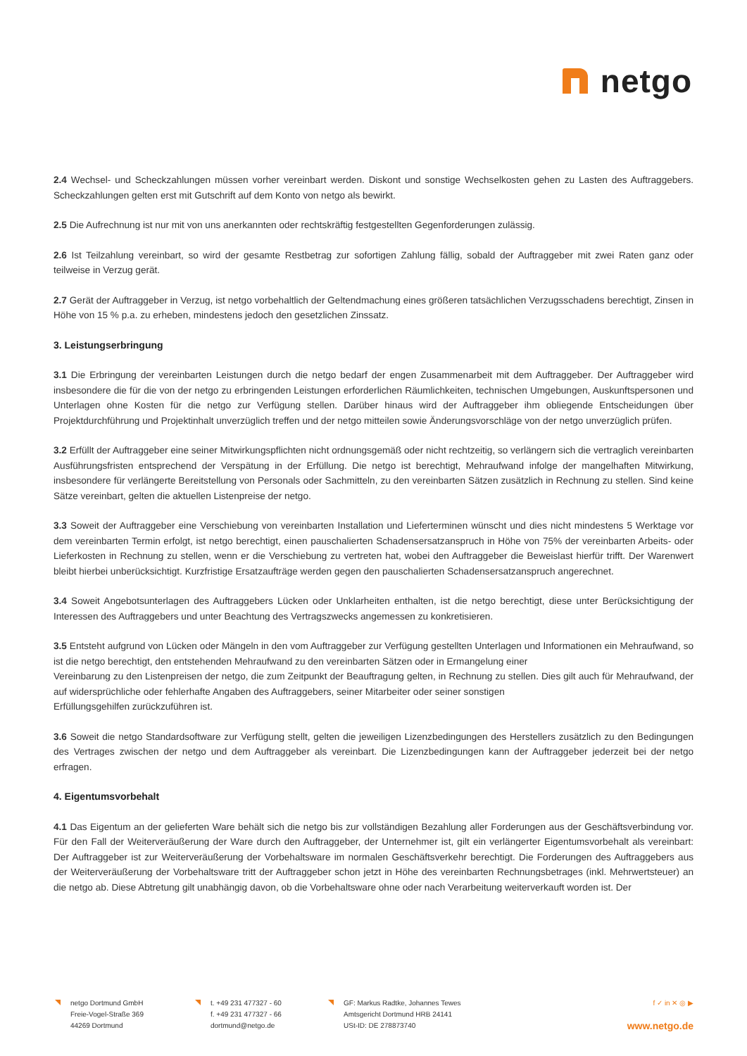netgo
2.4 Wechsel- und Scheckzahlungen müssen vorher vereinbart werden. Diskont und sonstige Wechselkosten gehen zu Lasten des Auftraggebers. Scheckzahlungen gelten erst mit Gutschrift auf dem Konto von netgo als bewirkt.
2.5 Die Aufrechnung ist nur mit von uns anerkannten oder rechtskräftig festgestellten Gegenforderungen zulässig.
2.6 Ist Teilzahlung vereinbart, so wird der gesamte Restbetrag zur sofortigen Zahlung fällig, sobald der Auftraggeber mit zwei Raten ganz oder teilweise in Verzug gerät.
2.7 Gerät der Auftraggeber in Verzug, ist netgo vorbehaltlich der Geltendmachung eines größeren tatsächlichen Verzugsschadens berechtigt, Zinsen in Höhe von 15 % p.a. zu erheben, mindestens jedoch den gesetzlichen Zinssatz.
3. Leistungserbringung
3.1 Die Erbringung der vereinbarten Leistungen durch die netgo bedarf der engen Zusammenarbeit mit dem Auftraggeber. Der Auftraggeber wird insbesondere die für die von der netgo zu erbringenden Leistungen erforderlichen Räumlichkeiten, technischen Umgebungen, Auskunftspersonen und Unterlagen ohne Kosten für die netgo zur Verfügung stellen. Darüber hinaus wird der Auftraggeber ihm obliegende Entscheidungen über Projektdurchführung und Projektinhalt unverzüglich treffen und der netgo mitteilen sowie Änderungsvorschläge von der netgo unverzüglich prüfen.
3.2 Erfüllt der Auftraggeber eine seiner Mitwirkungspflichten nicht ordnungsgemäß oder nicht rechtzeitig, so verlängern sich die vertraglich vereinbarten Ausführungsfristen entsprechend der Verspätung in der Erfüllung. Die netgo ist berechtigt, Mehraufwand infolge der mangelhaften Mitwirkung, insbesondere für verlängerte Bereitstellung von Personals oder Sachmitteln, zu den vereinbarten Sätzen zusätzlich in Rechnung zu stellen. Sind keine Sätze vereinbart, gelten die aktuellen Listenpreise der netgo.
3.3 Soweit der Auftraggeber eine Verschiebung von vereinbarten Installation und Lieferterminen wünscht und dies nicht mindestens 5 Werktage vor dem vereinbarten Termin erfolgt, ist netgo berechtigt, einen pauschalierten Schadensersatzanspruch in Höhe von 75% der vereinbarten Arbeits- oder Lieferkosten in Rechnung zu stellen, wenn er die Verschiebung zu vertreten hat, wobei den Auftraggeber die Beweislast hierfür trifft. Der Warenwert bleibt hierbei unberücksichtigt. Kurzfristige Ersatzaufträge werden gegen den pauschalierten Schadensersatzanspruch angerechnet.
3.4 Soweit Angebotsunterlagen des Auftraggebers Lücken oder Unklarheiten enthalten, ist die netgo berechtigt, diese unter Berücksichtigung der Interessen des Auftraggebers und unter Beachtung des Vertragszwecks angemessen zu konkretisieren.
3.5 Entsteht aufgrund von Lücken oder Mängeln in den vom Auftraggeber zur Verfügung gestellten Unterlagen und Informationen ein Mehraufwand, so ist die netgo berechtigt, den entstehenden Mehraufwand zu den vereinbarten Sätzen oder in Ermangelung einer
Vereinbarung zu den Listenpreisen der netgo, die zum Zeitpunkt der Beauftragung gelten, in Rechnung zu stellen. Dies gilt auch für Mehraufwand, der auf widersprüchliche oder fehlerhafte Angaben des Auftraggebers, seiner Mitarbeiter oder seiner sonstigen
Erfüllungsgehilfen zurückzuführen ist.
3.6 Soweit die netgo Standardsoftware zur Verfügung stellt, gelten die jeweiligen Lizenzbedingungen des Herstellers zusätzlich zu den Bedingungen des Vertrages zwischen der netgo und dem Auftraggeber als vereinbart. Die Lizenzbedingungen kann der Auftraggeber jederzeit bei der netgo erfragen.
4. Eigentumsvorbehalt
4.1 Das Eigentum an der gelieferten Ware behält sich die netgo bis zur vollständigen Bezahlung aller Forderungen aus der Geschäftsverbindung vor. Für den Fall der Weiterveräußerung der Ware durch den Auftraggeber, der Unternehmer ist, gilt ein verlängerter Eigentumsvorbehalt als vereinbart: Der Auftraggeber ist zur Weiterveräußerung der Vorbehaltsware im normalen Geschäftsverkehr berechtigt. Die Forderungen des Auftraggebers aus der Weiterveräußerung der Vorbehaltsware tritt der Auftraggeber schon jetzt in Höhe des vereinbarten Rechnungsbetrages (inkl. Mehrwertsteuer) an die netgo ab. Diese Abtretung gilt unabhängig davon, ob die Vorbehaltsware ohne oder nach Verarbeitung weiterverkauft worden ist. Der
netgo Dortmund GmbH
Freie-Vogel-Straße 369
44269 Dortmund
t. +49 231 477327 - 60
f. +49 231 477327 - 66
dortmund@netgo.de
GF: Markus Radtke, Johannes Tewes
Amtsgericht Dortmund HRB 24141
USt-ID: DE 278873740
f ✓ in ✕ ◎ ▶
www.netgo.de